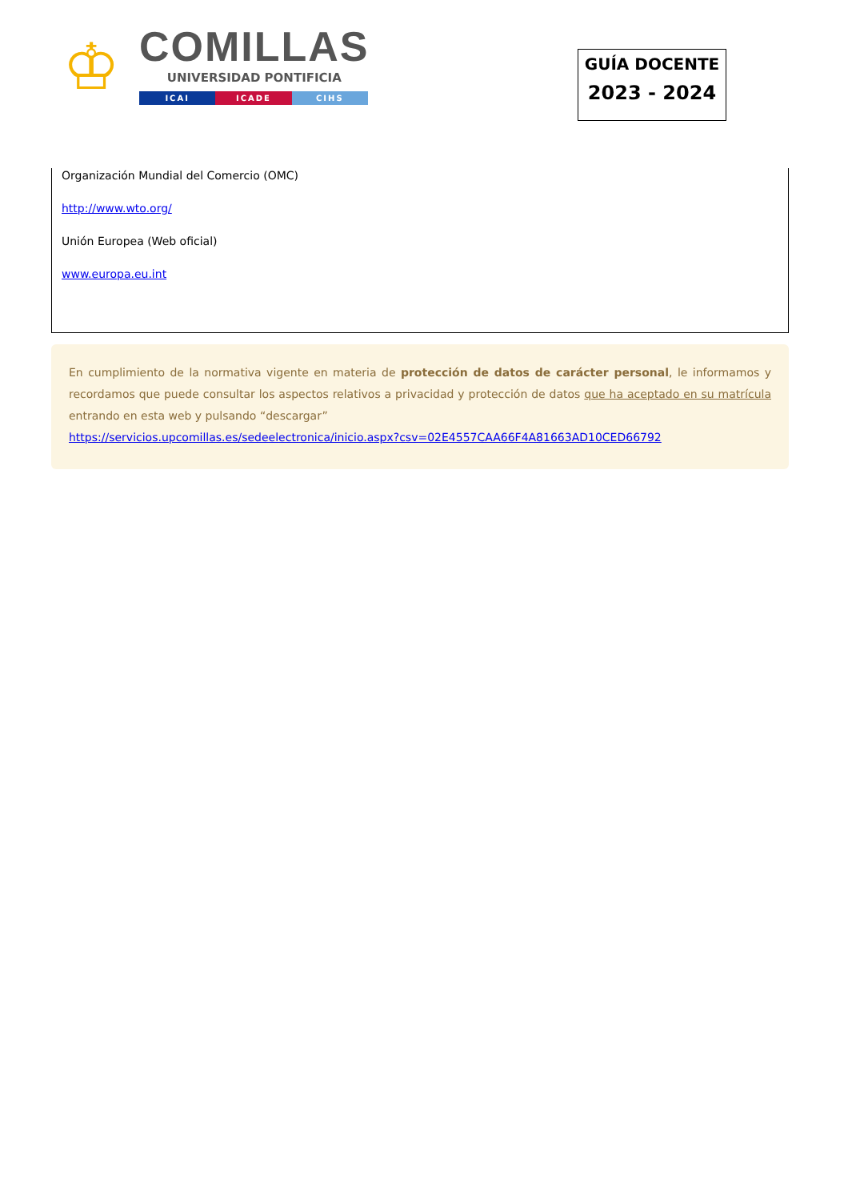♔
COMILLAS
UNIVERSIDAD PONTIFICIA
ICAI ICADE CIHS
GUÍA DOCENTE
2023 - 2024
Organización Mundial del Comercio (OMC)
http://www.wto.org/
Unión Europea (Web oficial)
www.europa.eu.int
En cumplimiento de la normativa vigente en materia de protección de datos de carácter personal, le informamos y recordamos que puede consultar los aspectos relativos a privacidad y protección de datos que ha aceptado en su matrícula entrando en esta web y pulsando “descargar”
https://servicios.upcomillas.es/sedeelectronica/inicio.aspx?csv=02E4557CAA66F4A81663AD10CED66792